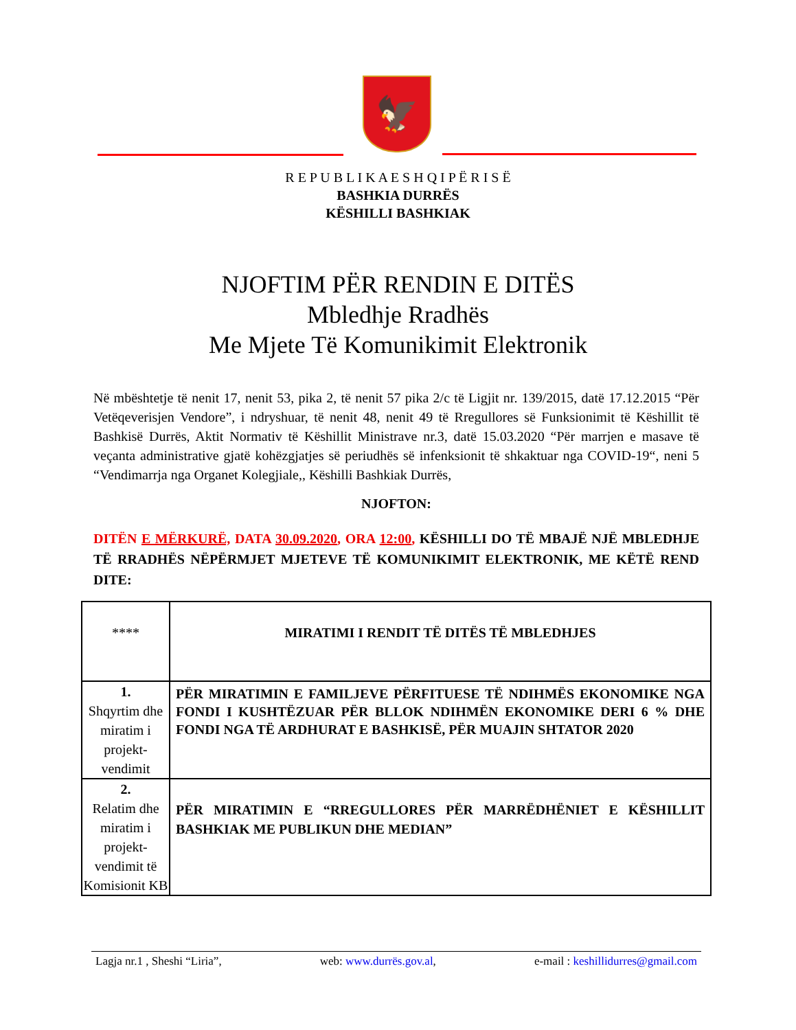🦅
R E P U B L I K A E S H Q I P Ë R I S Ë
BASHKIA DURRËS
KËSHILLI BASHKIAK
NJOFTIM PËR RENDIN E DITËS
Mbledhje Rradhës
Me Mjete Të Komunikimit Elektronik
Në mbështetje të nenit 17, nenit 53, pika 2, të nenit 57 pika 2/c të Ligjit nr. 139/2015, datë 17.12.2015 “Për Vetëqeverisjen Vendore”, i ndryshuar, të nenit 48, nenit 49 të Rregullores së Funksionimit të Këshillit të Bashkisë Durrës, Aktit Normativ të Këshillit Ministrave nr.3, datë 15.03.2020 “Për marrjen e masave të veçanta administrative gjatë kohëzgjatjes së periudhës së infenksionit të shkaktuar nga COVID-19“, neni 5 “Vendimarrja nga Organet Kolegjiale,, Këshilli Bashkiak Durrës,
NJOFTON:
DITËN E MËRKURË, DATA 30.09.2020, ORA 12:00, KËSHILLI DO TË MBAJË NJË MBLEDHJE TË RRADHËS NËPËRMJET MJETEVE TË KOMUNIKIMIT ELEKTRONIK, ME KËTË REND DITE:
| **** | MIRATIMI I RENDIT TË DITËS TË MBLEDHJES |
| 1. Shqyrtim dhe miratim i projekt-vendimit | PËR MIRATIMIN E FAMILJEVE PËRFITUESE TË NDIHMËS EKONOMIKE NGA FONDI I KUSHTËZUAR PËR BLLOK NDIHMËN EKONOMIKE DERI 6 % DHE FONDI NGA TË ARDHURAT E BASHKISË, PËR MUAJIN SHTATOR 2020 |
| 2. Relatim dhe miratim i projekt-vendimit të Komisionit KB | PËR MIRATIMIN E “RREGULLORES PËR MARRËDHËNIET E KËSHILLIT BASHKIAK ME PUBLIKUN DHE MEDIAN” |
Lagja nr.1 , Sheshi “Liria”, web: www.durrës.gov.al, e-mail : keshillidurres@gmail.com